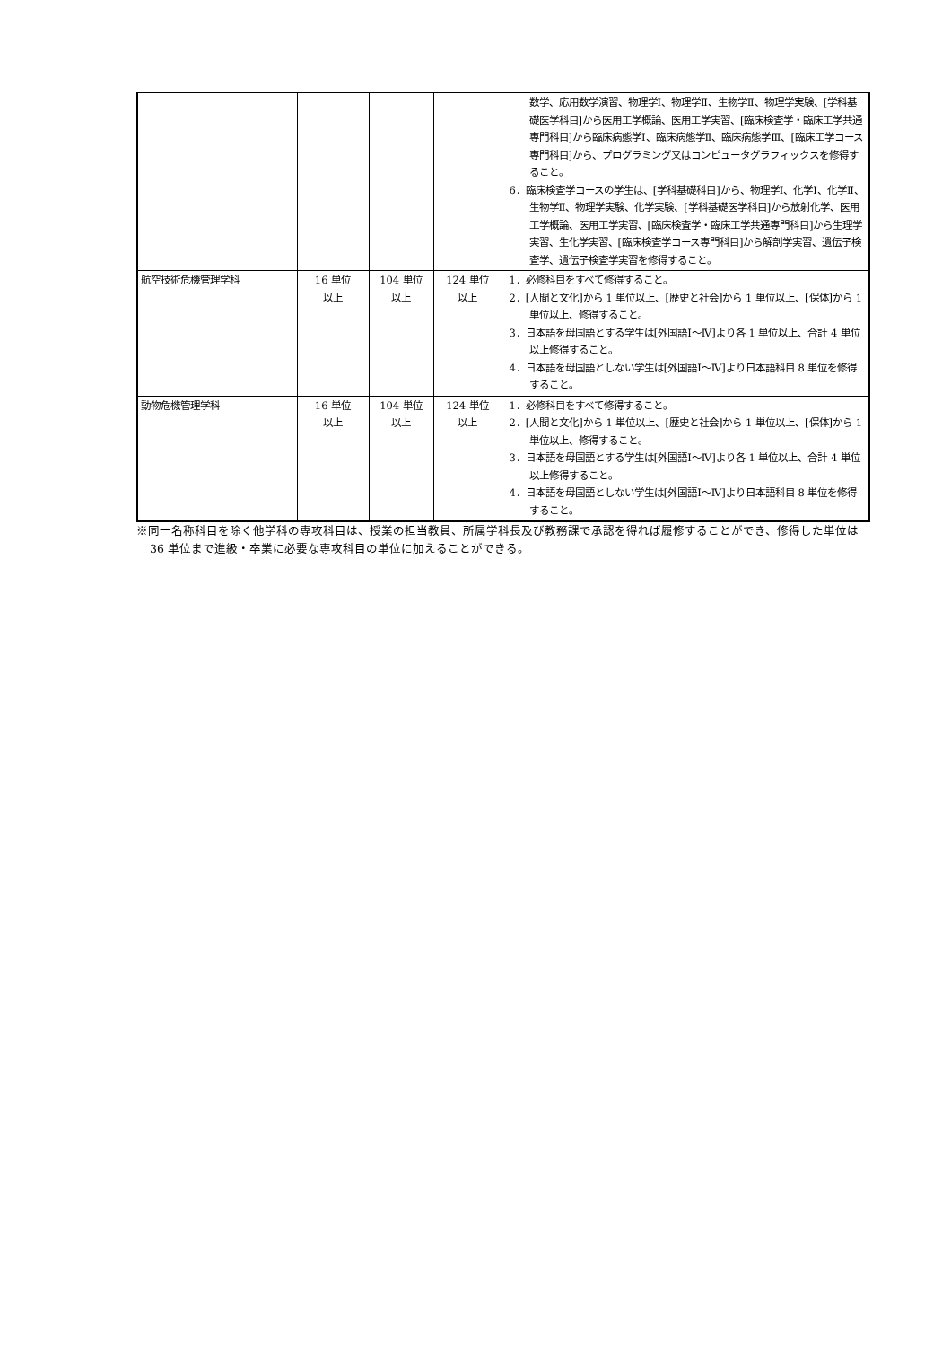| | | | | 数学、応用数学演習、物理学Ⅰ、物理学Ⅱ、生物学Ⅱ、物理学実験、[学科基礎医学科目]から医用工学概論、医用工学実習、[臨床検査学・臨床工学共通専門科目]から臨床病態学Ⅰ、臨床病態学Ⅱ、臨床病態学Ⅲ、[臨床工学コース専門科目]から、プログラミング又はコンピュータグラフィックスを修得すること。 6．臨床検査学コースの学生は、[学科基礎科目]から、物理学Ⅰ、化学Ⅰ、化学Ⅱ、生物学Ⅱ、物理学実験、化学実験、[学科基礎医学科目]から放射化学、医用工学概論、医用工学実習、[臨床検査学・臨床工学共通専門科目]から生理学実習、生化学実習、[臨床検査学コース専門科目]から解剖学実習、遺伝子検査学、遺伝子検査学実習を修得すること。 |
| 航空技術危機管理学科 | 16 単位 以上 | 104 単位 以上 | 124 単位 以上 | 1．必修科目をすべて修得すること。 2．[人間と文化]から 1 単位以上、[歴史と社会]から 1 単位以上、[保体]から 1 単位以上、修得すること。 3．日本語を母国語とする学生は[外国語Ⅰ～Ⅳ]より各 1 単位以上、合計 4 単位以上修得すること。 4．日本語を母国語としない学生は[外国語Ⅰ～Ⅳ]より日本語科目 8 単位を修得すること。 |
| 動物危機管理学科 | 16 単位 以上 | 104 単位 以上 | 124 単位 以上 | 1．必修科目をすべて修得すること。 2．[人間と文化]から 1 単位以上、[歴史と社会]から 1 単位以上、[保体]から 1 単位以上、修得すること。 3．日本語を母国語とする学生は[外国語Ⅰ～Ⅳ]より各 1 単位以上、合計 4 単位以上修得すること。 4．日本語を母国語としない学生は[外国語Ⅰ～Ⅳ]より日本語科目 8 単位を修得すること。 |
※同一名称科目を除く他学科の専攻科目は、授業の担当教員、所属学科長及び教務課で承認を得れば履修することができ、修得した単位は 36 単位まで進級・卒業に必要な専攻科目の単位に加えることができる。